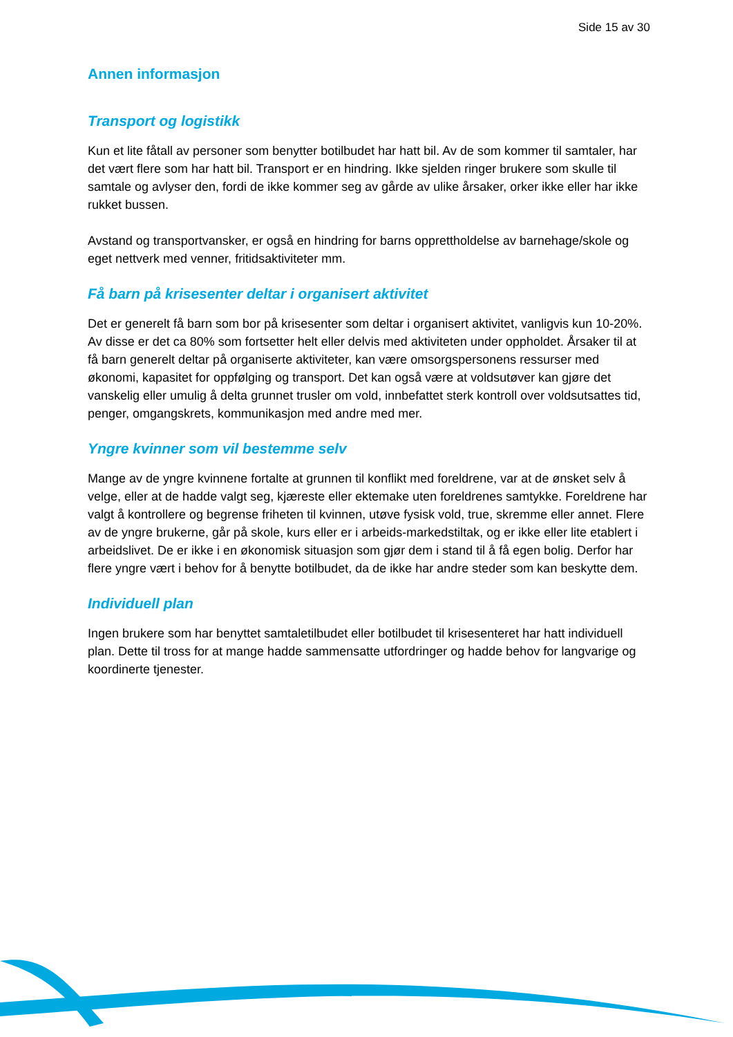Side 15 av 30
Annen informasjon
Transport og logistikk
Kun et lite fåtall av personer som benytter botilbudet har hatt bil. Av de som kommer til samtaler, har det vært flere som har hatt bil. Transport er en hindring. Ikke sjelden ringer brukere som skulle til samtale og avlyser den, fordi de ikke kommer seg av gårde av ulike årsaker, orker ikke eller har ikke rukket bussen.
Avstand og transportvansker, er også en hindring for barns opprettholdelse av barnehage/skole og eget nettverk med venner, fritidsaktiviteter mm.
Få barn på krisesenter deltar i organisert aktivitet
Det er generelt få barn som bor på krisesenter som deltar i organisert aktivitet, vanligvis kun 10-20%. Av disse er det ca 80% som fortsetter helt eller delvis med aktiviteten under oppholdet. Årsaker til at få barn generelt deltar på organiserte aktiviteter, kan være omsorgspersonens ressurser med økonomi, kapasitet for oppfølging og transport. Det kan også være at voldsutøver kan gjøre det vanskelig eller umulig å delta grunnet trusler om vold, innbefattet sterk kontroll over voldsutsattes tid, penger, omgangskrets, kommunikasjon med andre med mer.
Yngre kvinner som vil bestemme selv
Mange av de yngre kvinnene fortalte at grunnen til konflikt med foreldrene, var at de ønsket selv å velge, eller at de hadde valgt seg, kjæreste eller ektemake uten foreldrenes samtykke. Foreldrene har valgt å kontrollere og begrense friheten til kvinnen, utøve fysisk vold, true, skremme eller annet. Flere av de yngre brukerne, går på skole, kurs eller er i arbeids-markedstiltak, og er ikke eller lite etablert i arbeidslivet. De er ikke i en økonomisk situasjon som gjør dem i stand til å få egen bolig. Derfor har flere yngre vært i behov for å benytte botilbudet, da de ikke har andre steder som kan beskytte dem.
Individuell plan
Ingen brukere som har benyttet samtaletilbudet eller botilbudet til krisesenteret har hatt individuell plan. Dette til tross for at mange hadde sammensatte utfordringer og hadde behov for langvarige og koordinerte tjenester.